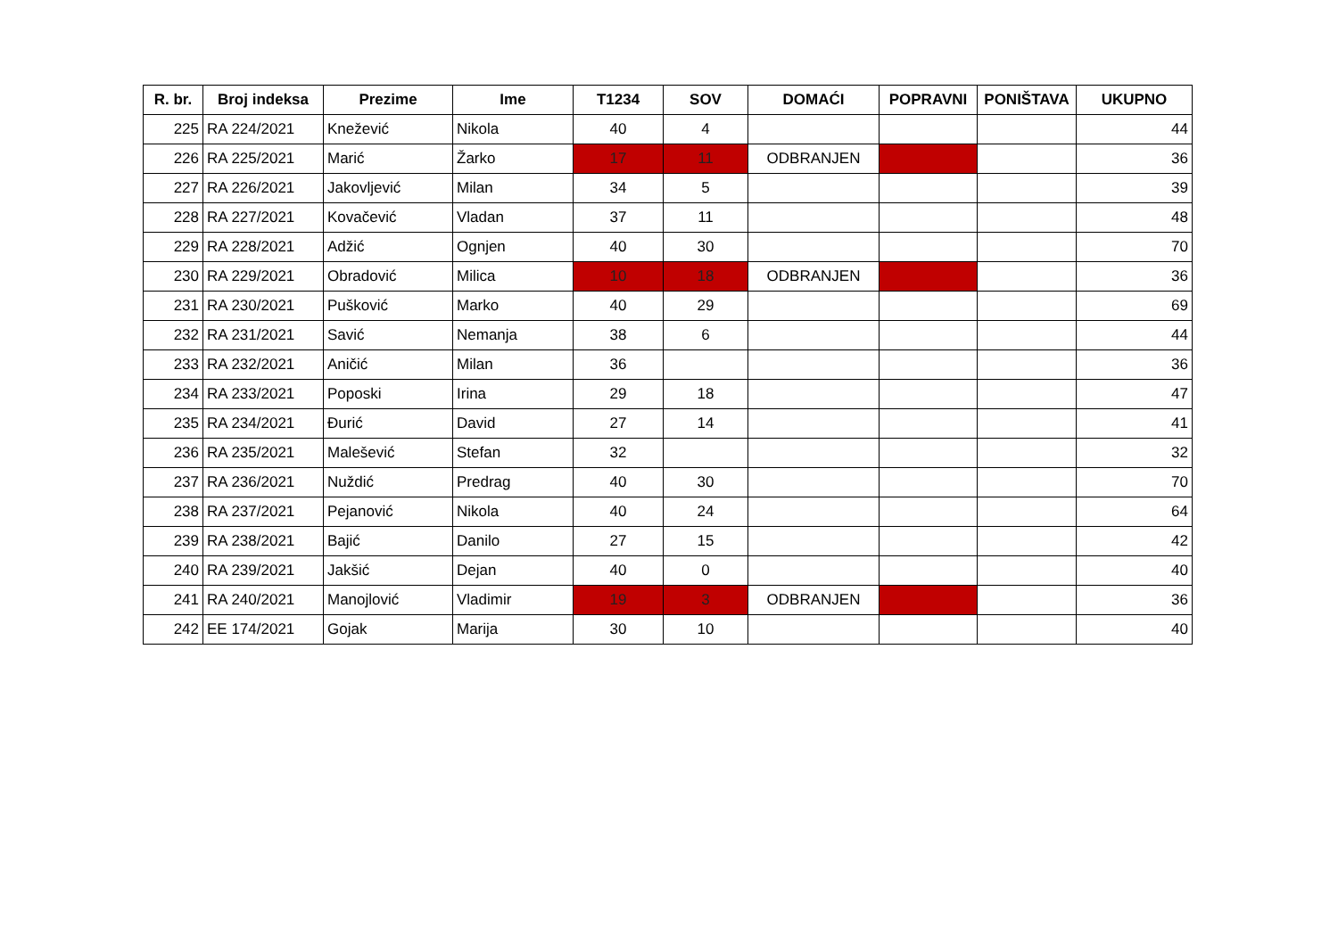| R. br. | Broj indeksa | Prezime | Ime | T1234 | SOV | DOMAĆI | POPRAVNI | PONIŠTAVA | UKUPNO |
| --- | --- | --- | --- | --- | --- | --- | --- | --- | --- |
| 225 | RA 224/2021 | Knežević | Nikola | 40 | 4 | | | | 44 |
| 226 | RA 225/2021 | Marić | Žarko | 17 | 11 | ODBRANJEN | | | 36 |
| 227 | RA 226/2021 | Jakovljević | Milan | 34 | 5 | | | | 39 |
| 228 | RA 227/2021 | Kovačević | Vladan | 37 | 11 | | | | 48 |
| 229 | RA 228/2021 | Adžić | Ognjen | 40 | 30 | | | | 70 |
| 230 | RA 229/2021 | Obradović | Milica | 10 | 18 | ODBRANJEN | | | 36 |
| 231 | RA 230/2021 | Pušković | Marko | 40 | 29 | | | | 69 |
| 232 | RA 231/2021 | Savić | Nemanja | 38 | 6 | | | | 44 |
| 233 | RA 232/2021 | Aničić | Milan | 36 | | | | | 36 |
| 234 | RA 233/2021 | Poposki | Irina | 29 | 18 | | | | 47 |
| 235 | RA 234/2021 | Đurić | David | 27 | 14 | | | | 41 |
| 236 | RA 235/2021 | Malešević | Stefan | 32 | | | | | 32 |
| 237 | RA 236/2021 | Nuždić | Predrag | 40 | 30 | | | | 70 |
| 238 | RA 237/2021 | Pejanović | Nikola | 40 | 24 | | | | 64 |
| 239 | RA 238/2021 | Bajić | Danilo | 27 | 15 | | | | 42 |
| 240 | RA 239/2021 | Jakšić | Dejan | 40 | 0 | | | | 40 |
| 241 | RA 240/2021 | Manojlović | Vladimir | 19 | 3 | ODBRANJEN | | | 36 |
| 242 | EE 174/2021 | Gojak | Marija | 30 | 10 | | | | 40 |